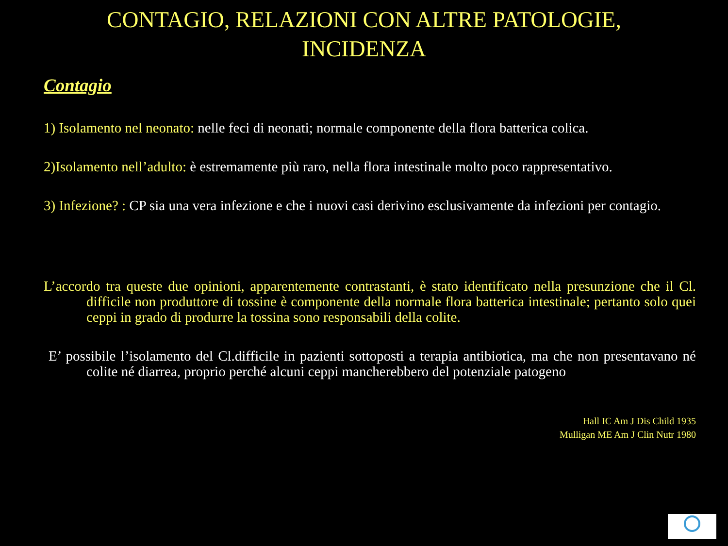CONTAGIO, RELAZIONI CON ALTRE PATOLOGIE,
INCIDENZA
Contagio
1) Isolamento nel neonato: nelle feci di neonati; normale componente della flora batterica colica.
2)Isolamento nell’adulto: è estremamente più raro, nella flora intestinale molto poco rappresentativo.
3) Infezione? : CP sia una vera infezione e che i nuovi casi derivino esclusivamente da infezioni per contagio.
L’accordo tra queste due opinioni, apparentemente contrastanti, è stato identificato nella presunzione che il Cl. difficile non produttore di tossine è componente della normale flora batterica intestinale; pertanto solo quei ceppi in grado di produrre la tossina sono responsabili della colite.
E’ possibile l’isolamento del Cl.difficile in pazienti sottoposti a terapia antibiotica, ma che non presentavano né colite né diarrea, proprio perché alcuni ceppi mancherebbero del potenziale patogeno
Hall IC Am J Dis Child 1935
Mulligan ME Am J Clin Nutr 1980